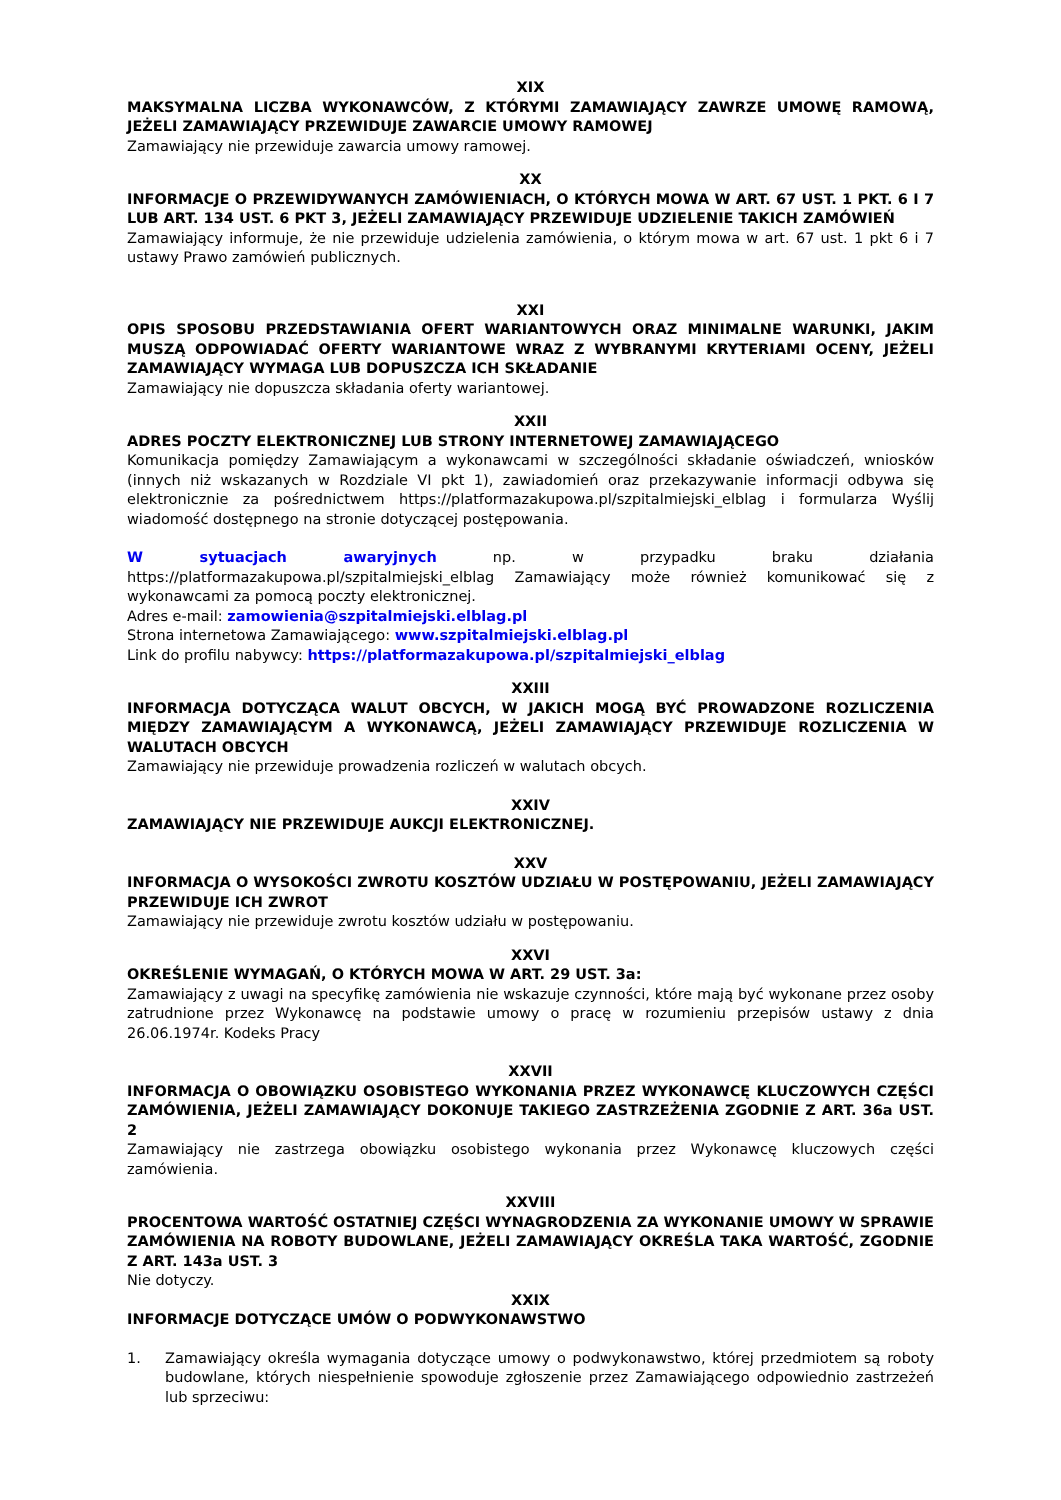XIX
MAKSYMALNA LICZBA WYKONAWCÓW, Z KTÓRYMI ZAMAWIAJĄCY ZAWRZE UMOWĘ RAMOWĄ, JEŻELI ZAMAWIAJĄCY PRZEWIDUJE ZAWARCIE UMOWY RAMOWEJ
Zamawiający nie przewiduje zawarcia umowy ramowej.
XX
INFORMACJE O PRZEWIDYWANYCH ZAMÓWIENIACH, O KTÓRYCH MOWA W ART. 67 UST. 1 PKT. 6 I 7 LUB ART. 134 UST. 6 PKT 3, JEŻELI ZAMAWIAJĄCY PRZEWIDUJE UDZIELENIE TAKICH ZAMÓWIEŃ
Zamawiający informuje, że nie przewiduje udzielenia zamówienia, o którym mowa w art. 67 ust. 1 pkt 6 i 7 ustawy Prawo zamówień publicznych.
XXI
OPIS SPOSOBU PRZEDSTAWIANIA OFERT WARIANTOWYCH ORAZ MINIMALNE WARUNKI, JAKIM MUSZĄ ODPOWIADAĆ OFERTY WARIANTOWE WRAZ Z WYBRANYMI KRYTERIAMI OCENY, JEŻELI ZAMAWIAJĄCY WYMAGA LUB DOPUSZCZA ICH SKŁADANIE
Zamawiający nie dopuszcza składania oferty wariantowej.
XXII
ADRES POCZTY ELEKTRONICZNEJ LUB STRONY INTERNETOWEJ ZAMAWIAJĄCEGO
Komunikacja pomiędzy Zamawiającym a wykonawcami w szczególności składanie oświadczeń, wniosków (innych niż wskazanych w Rozdziale VI pkt 1), zawiadomień oraz przekazywanie informacji odbywa się elektronicznie za pośrednictwem https://platformazakupowa.pl/szpitalmiejski_elblag i formularza Wyślij wiadomość dostępnego na stronie dotyczącej postępowania.
W sytuacjach awaryjnych np. w przypadku braku działania https://platformazakupowa.pl/szpitalmiejski_elblag Zamawiający może również komunikować się z wykonawcami za pomocą poczty elektronicznej.
Adres e-mail: zamowienia@szpitalmiejski.elblag.pl
Strona internetowa Zamawiającego: www.szpitalmiejski.elblag.pl
Link do profilu nabywcy: https://platformazakupowa.pl/szpitalmiejski_elblag
XXIII
INFORMACJA DOTYCZĄCA WALUT OBCYCH, W JAKICH MOGĄ BYĆ PROWADZONE ROZLICZENIA MIĘDZY ZAMAWIAJĄCYM A WYKONAWCĄ, JEŻELI ZAMAWIAJĄCY PRZEWIDUJE ROZLICZENIA W WALUTACH OBCYCH
Zamawiający nie przewiduje prowadzenia rozliczeń w walutach obcych.
XXIV
ZAMAWIAJĄCY NIE PRZEWIDUJE AUKCJI ELEKTRONICZNEJ.
XXV
INFORMACJA O WYSOKOŚCI ZWROTU KOSZTÓW UDZIAŁU W POSTĘPOWANIU, JEŻELI ZAMAWIAJĄCY PRZEWIDUJE ICH ZWROT
Zamawiający nie przewiduje zwrotu kosztów udziału w postępowaniu.
XXVI
OKREŚLENIE WYMAGAŃ, O KTÓRYCH MOWA W ART. 29 UST. 3a:
Zamawiający z uwagi na specyfikę zamówienia nie wskazuje czynności, które mają być wykonane przez osoby zatrudnione przez Wykonawcę na podstawie umowy o pracę w rozumieniu przepisów ustawy z dnia 26.06.1974r. Kodeks Pracy
XXVII
INFORMACJA O OBOWIĄZKU OSOBISTEGO WYKONANIA PRZEZ WYKONAWCĘ KLUCZOWYCH CZĘŚCI ZAMÓWIENIA, JEŻELI ZAMAWIAJĄCY DOKONUJE TAKIEGO ZASTRZEŻENIA ZGODNIE Z ART. 36a UST. 2
Zamawiający nie zastrzega obowiązku osobistego wykonania przez Wykonawcę kluczowych części zamówienia.
XXVIII
PROCENTOWA WARTOŚĆ OSTATNIEJ CZĘŚCI WYNAGRODZENIA ZA WYKONANIE UMOWY W SPRAWIE ZAMÓWIENIA NA ROBOTY BUDOWLANE, JEŻELI ZAMAWIAJĄCY OKREŚLA TAKA WARTOŚĆ, ZGODNIE Z ART. 143a UST. 3
Nie dotyczy.
XXIX
INFORMACJE DOTYCZĄCE UMÓW O PODWYKONAWSTWO
1. Zamawiający określa wymagania dotyczące umowy o podwykonawstwo, której przedmiotem są roboty budowlane, których niespełnienie spowoduje zgłoszenie przez Zamawiającego odpowiednio zastrzeżeń lub sprzeciwu: